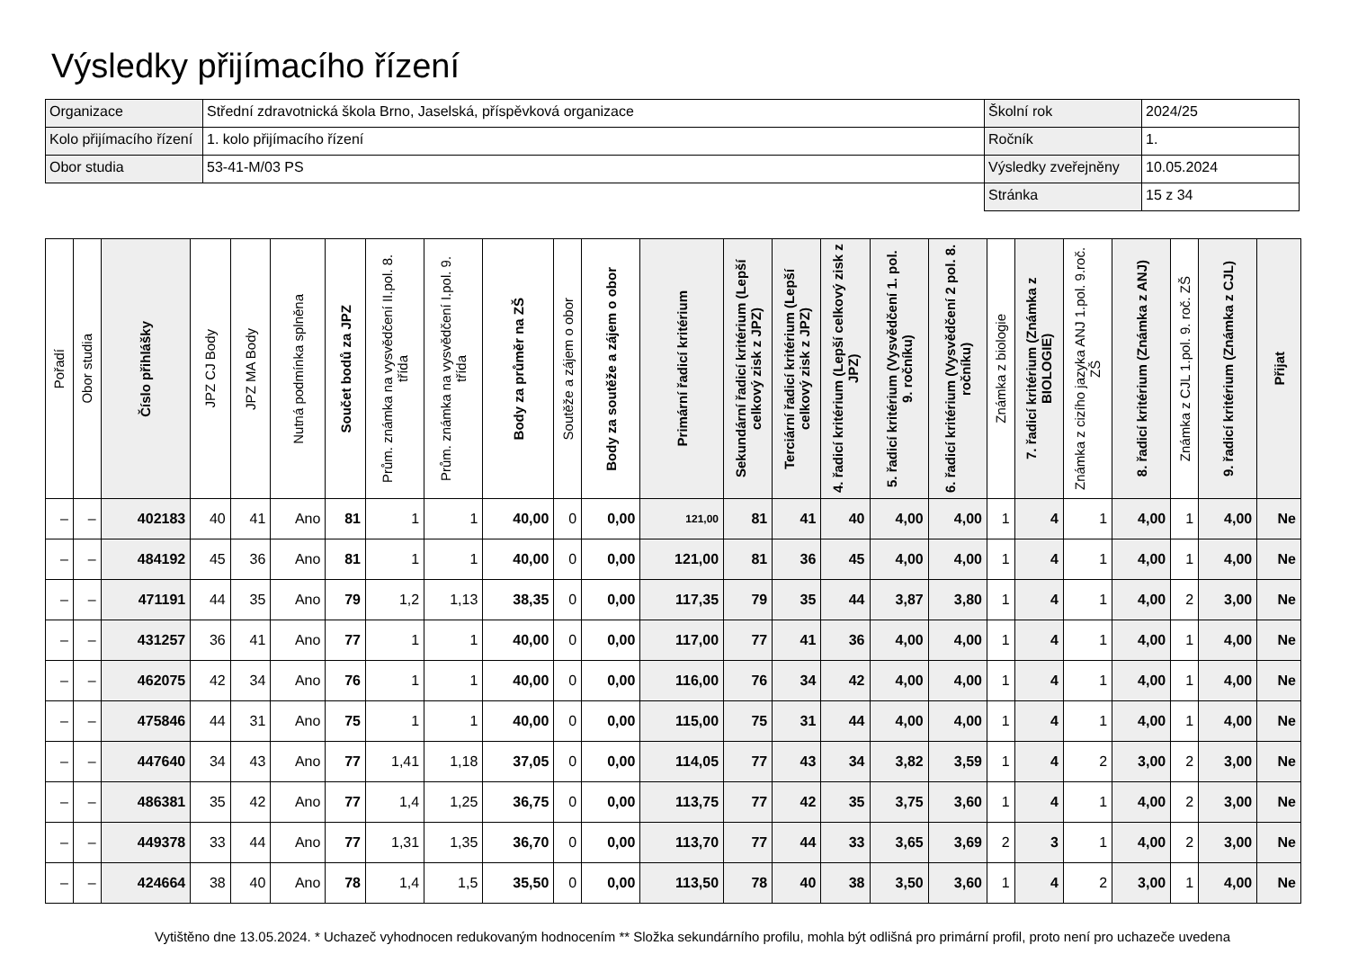Výsledky přijímacího řízení
| Organizace | Střední zdravotnická škola Brno, Jaselská, příspěvková organizace | Školní rok | 2024/25 |
| Kolo přijímacího řízení | 1. kolo přijímacího řízení | Ročník | 1. |
| Obor studia | 53-41-M/03 PS | Výsledky zveřejněny | 10.05.2024 |
| | | Stránka | 15 z 34 |
| Pořadí | Obor studia | Číslo přihlášky | JPZ CJ Body | JPZ MA Body | Nutná podmínka splněna | Součet bodů za JPZ | Prům. známka na vysvědčení II.pol. 8. třída | Prům. známka na vysvědčení I.pol. 9. třída | Body za průměr na ZŠ | Soutěže a zájem o obor | Body za soutěže a zájem o obor | Primární řadicí kritérium | Sekundární řadicí kritérium (Lepší celkový zisk z JPZ) | Terciární řadicí kritérium (Lepší celkový zisk z JPZ) | 4. řadicí kritérium (Lepší celkový zisk z JPZ) | 5. řadicí kritérium (Vysvědčení 1. pol. 9. ročníku) | 6. řadicí kritérium (Vysvědčení 2 pol. 8. ročníku) | Známka z biologie | 7. řadicí kritérium (Známka z BIOLOGIE) | Známka z cizího jazyka ANJ 1.pol. 9.roč. ZŠ | 8. řadicí kritérium (Známka z ANJ) | Známka z CJL 1.pol. 9. roč. ZŠ | 9. řadicí kritérium (Známka z CJL) | Přijat |
| --- | --- | --- | --- | --- | --- | --- | --- | --- | --- | --- | --- | --- | --- | --- | --- | --- | --- | --- | --- | --- | --- | --- | --- | --- |
| – | – | 402183 | 40 | 41 | Ano | 81 | 1 | 1 | 40,00 | 0 | 0,00 | 121,00 | 81 | 41 | 40 | 4,00 | 4,00 | 1 | 4 | 1 | 4,00 | 1 | 4,00 | Ne |
| – | – | 484192 | 45 | 36 | Ano | 81 | 1 | 1 | 40,00 | 0 | 0,00 | 121,00 | 81 | 36 | 45 | 4,00 | 4,00 | 1 | 4 | 1 | 4,00 | 1 | 4,00 | Ne |
| – | – | 471191 | 44 | 35 | Ano | 79 | 1,2 | 1,13 | 38,35 | 0 | 0,00 | 117,35 | 79 | 35 | 44 | 3,87 | 3,80 | 1 | 4 | 1 | 4,00 | 2 | 3,00 | Ne |
| – | – | 431257 | 36 | 41 | Ano | 77 | 1 | 1 | 40,00 | 0 | 0,00 | 117,00 | 77 | 41 | 36 | 4,00 | 4,00 | 1 | 4 | 1 | 4,00 | 1 | 4,00 | Ne |
| – | – | 462075 | 42 | 34 | Ano | 76 | 1 | 1 | 40,00 | 0 | 0,00 | 116,00 | 76 | 34 | 42 | 4,00 | 4,00 | 1 | 4 | 1 | 4,00 | 1 | 4,00 | Ne |
| – | – | 475846 | 44 | 31 | Ano | 75 | 1 | 1 | 40,00 | 0 | 0,00 | 115,00 | 75 | 31 | 44 | 4,00 | 4,00 | 1 | 4 | 1 | 4,00 | 1 | 4,00 | Ne |
| – | – | 447640 | 34 | 43 | Ano | 77 | 1,41 | 1,18 | 37,05 | 0 | 0,00 | 114,05 | 77 | 43 | 34 | 3,82 | 3,59 | 1 | 4 | 2 | 3,00 | 2 | 3,00 | Ne |
| – | – | 486381 | 35 | 42 | Ano | 77 | 1,4 | 1,25 | 36,75 | 0 | 0,00 | 113,75 | 77 | 42 | 35 | 3,75 | 3,60 | 1 | 4 | 1 | 4,00 | 2 | 3,00 | Ne |
| – | – | 449378 | 33 | 44 | Ano | 77 | 1,31 | 1,35 | 36,70 | 0 | 0,00 | 113,70 | 77 | 44 | 33 | 3,65 | 3,69 | 2 | 3 | 1 | 4,00 | 2 | 3,00 | Ne |
| – | – | 424664 | 38 | 40 | Ano | 78 | 1,4 | 1,5 | 35,50 | 0 | 0,00 | 113,50 | 78 | 40 | 38 | 3,50 | 3,60 | 1 | 4 | 2 | 3,00 | 1 | 4,00 | Ne |
Vytištěno dne 13.05.2024. * Uchazeč vyhodnocen redukovaným hodnocením ** Složka sekundárního profilu, mohla být odlišná pro primární profil, proto není pro uchazeče uvedena